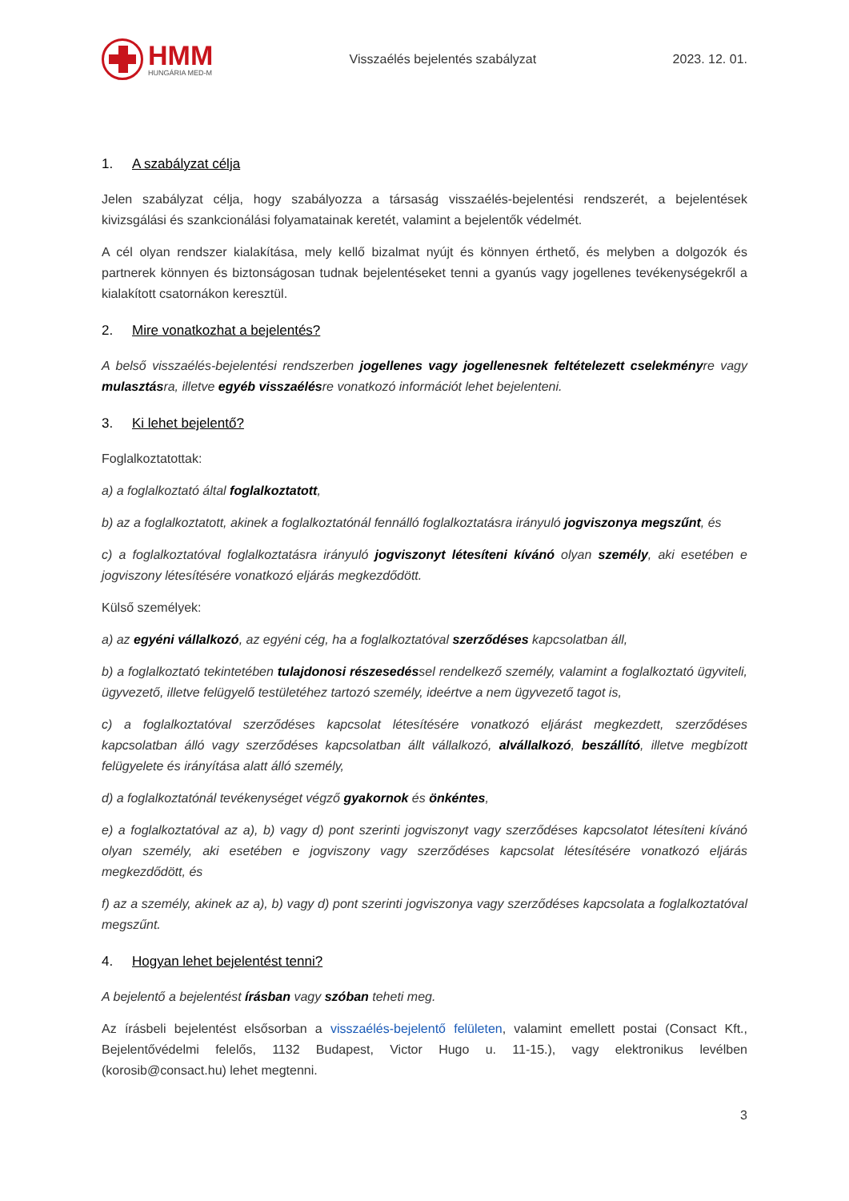HMM
HUNGÁRIA MED-M
Visszaélés bejelentés szabályzat
2023. 12. 01.
1. A szabályzat célja
Jelen szabályzat célja, hogy szabályozza a társaság visszaélés-bejelentési rendszerét, a bejelentések kivizsgálási és szankcionálási folyamatainak keretét, valamint a bejelentők védelmét.
A cél olyan rendszer kialakítása, mely kellő bizalmat nyújt és könnyen érthető, és melyben a dolgozók és partnerek könnyen és biztonságosan tudnak bejelentéseket tenni a gyanús vagy jogellenes tevékenységekről a kialakított csatornákon keresztül.
2. Mire vonatkozhat a bejelentés?
A belső visszaélés-bejelentési rendszerben jogellenes vagy jogellenesnek feltételezett cselekményre vagy mulasztásra, illetve egyéb visszaélésre vonatkozó információt lehet bejelenteni.
3. Ki lehet bejelentő?
Foglalkoztatottak:
a) a foglalkoztató által foglalkoztatott,
b) az a foglalkoztatott, akinek a foglalkoztatónál fennálló foglalkoztatásra irányuló jogviszonya megszűnt, és
c) a foglalkoztatóval foglalkoztatásra irányuló jogviszonyt létesíteni kívánó olyan személy, aki esetében e jogviszony létesítésére vonatkozó eljárás megkezdődött.
Külső személyek:
a) az egyéni vállalkozó, az egyéni cég, ha a foglalkoztatóval szerződéses kapcsolatban áll,
b) a foglalkoztató tekintetében tulajdonosi részesedéssel rendelkező személy, valamint a foglalkoztató ügyviteli, ügyvezető, illetve felügyelő testületéhez tartozó személy, ideértve a nem ügyvezető tagot is,
c) a foglalkoztatóval szerződéses kapcsolat létesítésére vonatkozó eljárást megkezdett, szerződéses kapcsolatban álló vagy szerződéses kapcsolatban állt vállalkozó, alvállalkozó, beszállító, illetve megbízott felügyelete és irányítása alatt álló személy,
d) a foglalkoztatónál tevékenységet végző gyakornok és önkéntes,
e) a foglalkoztatóval az a), b) vagy d) pont szerinti jogviszonyt vagy szerződéses kapcsolatot létesíteni kívánó olyan személy, aki esetében e jogviszony vagy szerződéses kapcsolat létesítésére vonatkozó eljárás megkezdődött, és
f) az a személy, akinek az a), b) vagy d) pont szerinti jogviszonya vagy szerződéses kapcsolata a foglalkoztatóval megszűnt.
4. Hogyan lehet bejelentést tenni?
A bejelentő a bejelentést írásban vagy szóban teheti meg.
Az írásbeli bejelentést elsősorban a visszaélés-bejelentő felületen, valamint emellett postai (Consact Kft., Bejelentővédelmi felelős, 1132 Budapest, Victor Hugo u. 11-15.), vagy elektronikus levélben (korosib@consact.hu) lehet megtenni.
3